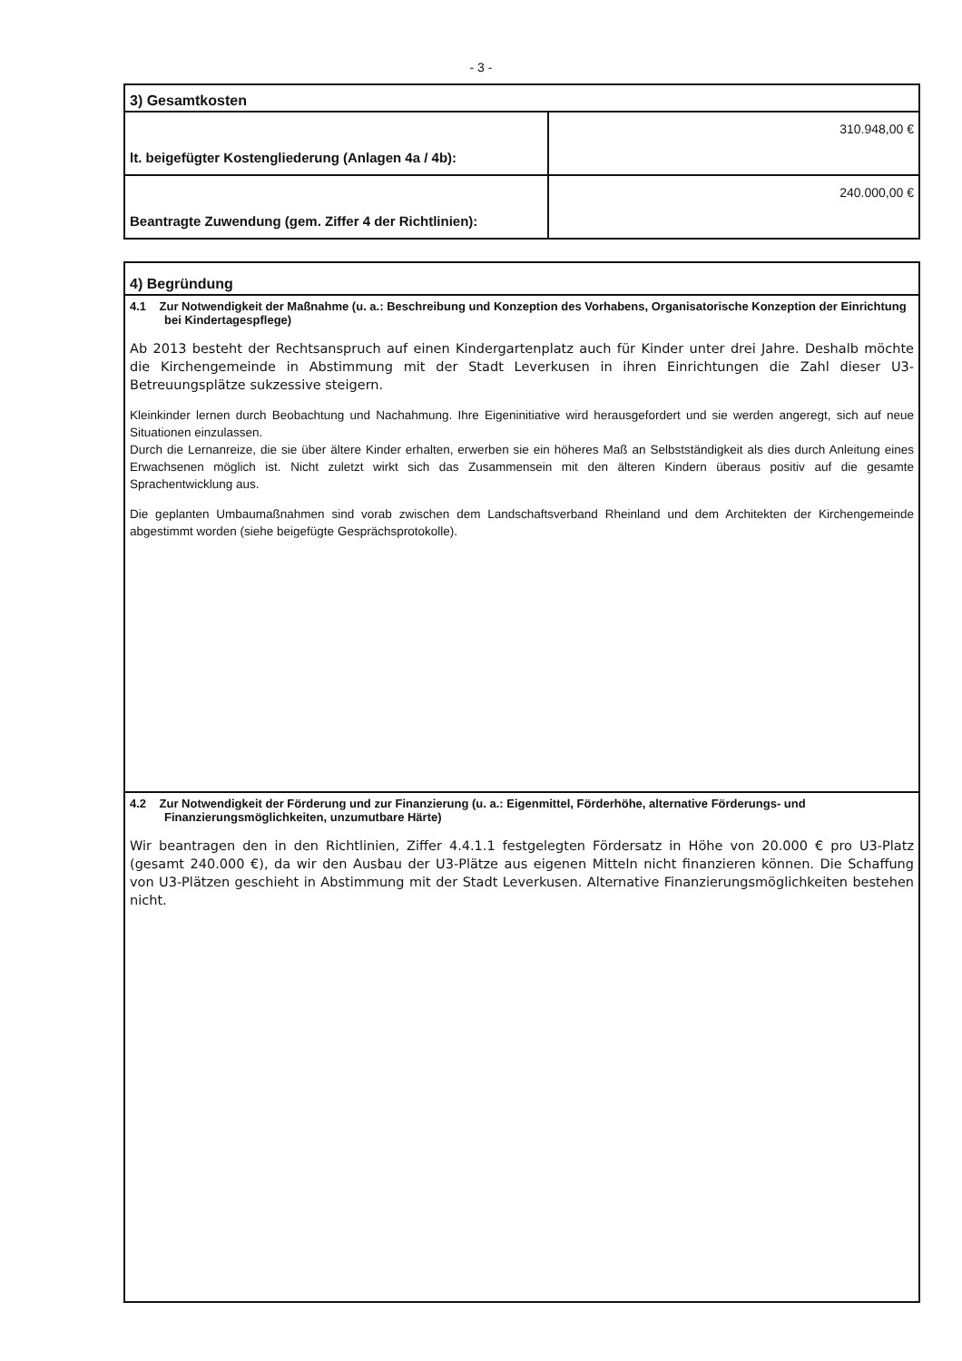- 3 -
| 3) Gesamtkosten | |
| --- | --- |
| lt. beigefügter Kostengliederung (Anlagen 4a / 4b): | 310.948,00 € |
| Beantragte Zuwendung (gem. Ziffer 4 der Richtlinien): | 240.000,00 € |
4) Begründung
4.1 Zur Notwendigkeit der Maßnahme (u. a.: Beschreibung und Konzeption des Vorhabens, Organisatorische Konzeption der Einrichtung bei Kindertagespflege)
Ab 2013 besteht der Rechtsanspruch auf einen Kindergartenplatz auch für Kinder unter drei Jahre. Deshalb möchte die Kirchengemeinde in Abstimmung mit der Stadt Leverkusen in ihren Einrichtungen die Zahl dieser U3-Betreuungsplätze sukzessive steigern.
Kleinkinder lernen durch Beobachtung und Nachahmung. Ihre Eigeninitiative wird herausgefordert und sie werden angeregt, sich auf neue Situationen einzulassen.
Durch die Lernanreize, die sie über ältere Kinder erhalten, erwerben sie ein höheres Maß an Selbstständigkeit als dies durch Anleitung eines Erwachsenen möglich ist. Nicht zuletzt wirkt sich das Zusammensein mit den älteren Kindern überaus positiv auf die gesamte Sprachentwicklung aus.
Die geplanten Umbaumaßnahmen sind vorab zwischen dem Landschaftsverband Rheinland und dem Architekten der Kirchengemeinde abgestimmt worden (siehe beigefügte Gesprächsprotokolle).
4.2 Zur Notwendigkeit der Förderung und zur Finanzierung (u. a.: Eigenmittel, Förderhöhe, alternative Förderungs- und Finanzierungsmöglichkeiten, unzumutbare Härte)
Wir beantragen den in den Richtlinien, Ziffer 4.4.1.1 festgelegten Fördersatz in Höhe von 20.000 € pro U3-Platz (gesamt 240.000 €), da wir den Ausbau der U3-Plätze aus eigenen Mitteln nicht finanzieren können. Die Schaffung von U3-Plätzen geschieht in Abstimmung mit der Stadt Leverkusen. Alternative Finanzierungsmöglichkeiten bestehen nicht.